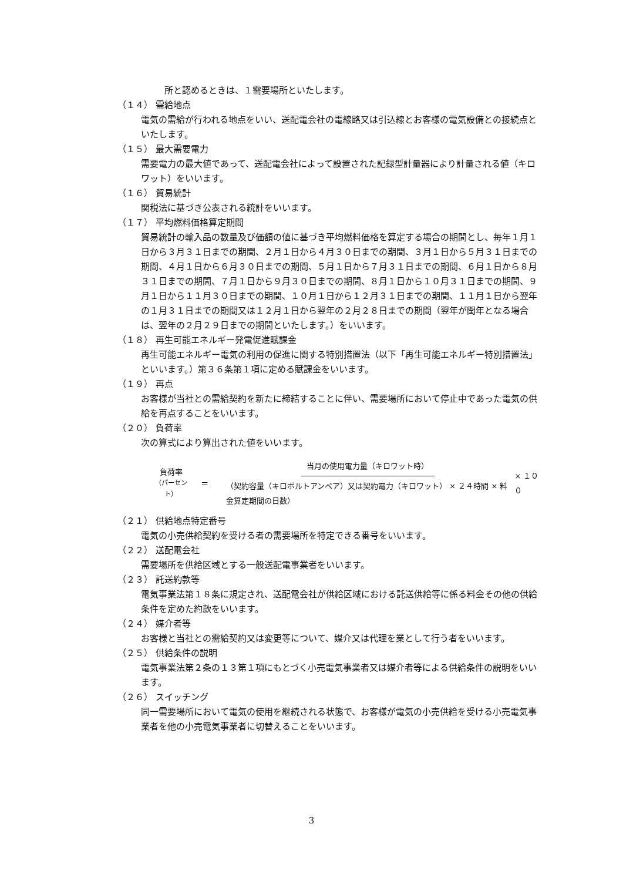所と認めるときは、１需要場所といたします。
（１４） 需給地点
電気の需給が行われる地点をいい、送配電会社の電線路又は引込線とお客様の電気設備との接続点といたします。
（１５） 最大需要電力
需要電力の最大値であって、送配電会社によって設置された記録型計量器により計量される値（キロワット）をいいます。
（１６） 貿易統計
関税法に基づき公表される統計をいいます。
（１７） 平均燃料価格算定期間
貿易統計の輸入品の数量及び価額の値に基づき平均燃料価格を算定する場合の期間とし、毎年１月１日から３月３１日までの期間、２月１日から４月３０日までの期間、３月１日から５月３１日までの期間、４月１日から６月３０日までの期間、５月１日から７月３１日までの期間、６月１日から８月３１日までの期間、７月１日から９月３０日までの期間、８月１日から１０月３１日までの期間、９月１日から１１月３０日までの期間、１０月１日から１２月３１日までの期間、１１月１日から翌年の１月３１日までの期間又は１２月１日から翌年の２月２８日までの期間（翌年が閏年となる場合は、翌年の２月２９日までの期間といたします。）をいいます。
（１８） 再生可能エネルギー発電促進賦課金
再生可能エネルギー電気の利用の促進に関する特別措置法（以下「再生可能エネルギー特別措置法」といいます。）第３６条第１項に定める賦課金をいいます。
（１９） 再点
お客様が当社との需給契約を新たに締結することに伴い、需要場所において停止中であった電気の供給を再点することをいいます。
（２０） 負荷率
次の算式により算出された値をいいます。
負荷率
（パーセント）
＝
当月の使用電力量（キロワット時）
（契約容量（キロボルトアンペア）又は契約電力（キロワット） × ２４時間 × 料金算定期間の日数）
× １００
（２１） 供給地点特定番号
電気の小売供給契約を受ける者の需要場所を特定できる番号をいいます。
（２２） 送配電会社
需要場所を供給区域とする一般送配電事業者をいいます。
（２３） 託送約款等
電気事業法第１８条に規定され、送配電会社が供給区域における託送供給等に係る料金その他の供給条件を定めた約款をいいます。
（２４） 媒介者等
お客様と当社との需給契約又は変更等について、媒介又は代理を業として行う者をいいます。
（２５） 供給条件の説明
電気事業法第２条の１３第１項にもとづく小売電気事業者又は媒介者等による供給条件の説明をいいます。
（２６） スイッチング
同一需要場所において電気の使用を継続される状態で、お客様が電気の小売供給を受ける小売電気事業者を他の小売電気事業者に切替えることをいいます。
3